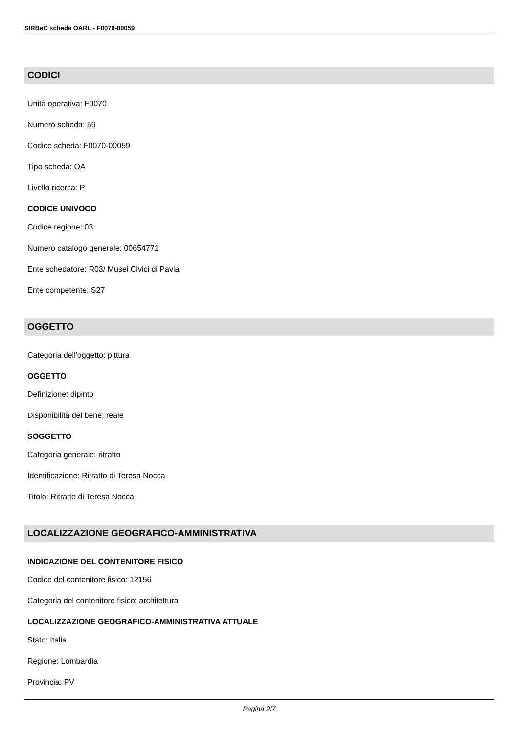SIRBeC scheda OARL - F0070-00059
CODICI
Unità operativa: F0070
Numero scheda: 59
Codice scheda: F0070-00059
Tipo scheda: OA
Livello ricerca: P
CODICE UNIVOCO
Codice regione: 03
Numero catalogo generale: 00654771
Ente schedatore: R03/ Musei Civici di Pavia
Ente competente: S27
OGGETTO
Categoria dell'oggetto: pittura
OGGETTO
Definizione: dipinto
Disponibilità del bene: reale
SOGGETTO
Categoria generale: ritratto
Identificazione: Ritratto di Teresa Nocca
Titolo: Ritratto di Teresa Nocca
LOCALIZZAZIONE GEOGRAFICO-AMMINISTRATIVA
INDICAZIONE DEL CONTENITORE FISICO
Codice del contenitore fisico: 12156
Categoria del contenitore fisico: architettura
LOCALIZZAZIONE GEOGRAFICO-AMMINISTRATIVA ATTUALE
Stato: Italia
Regione: Lombardia
Provincia: PV
Pagina 2/7